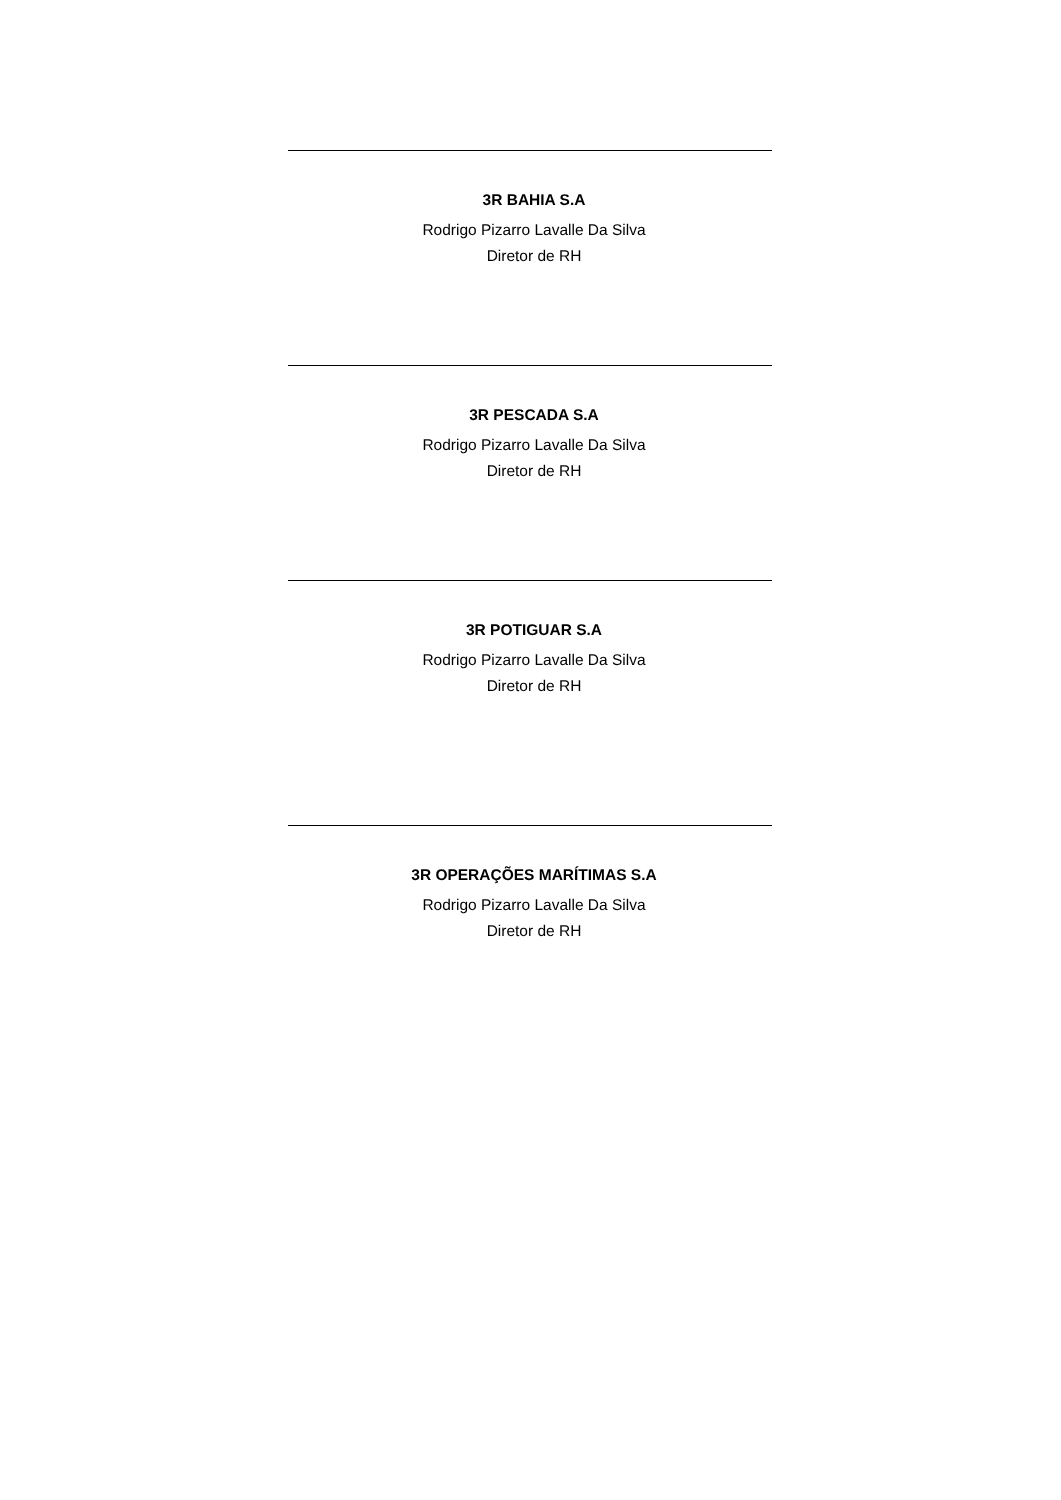3R BAHIA S.A
Rodrigo Pizarro Lavalle Da Silva
Diretor de RH
3R PESCADA S.A
Rodrigo Pizarro Lavalle Da Silva
Diretor de RH
3R POTIGUAR S.A
Rodrigo Pizarro Lavalle Da Silva
Diretor de RH
3R OPERAÇÕES MARÍTIMAS S.A
Rodrigo Pizarro Lavalle Da Silva
Diretor de RH